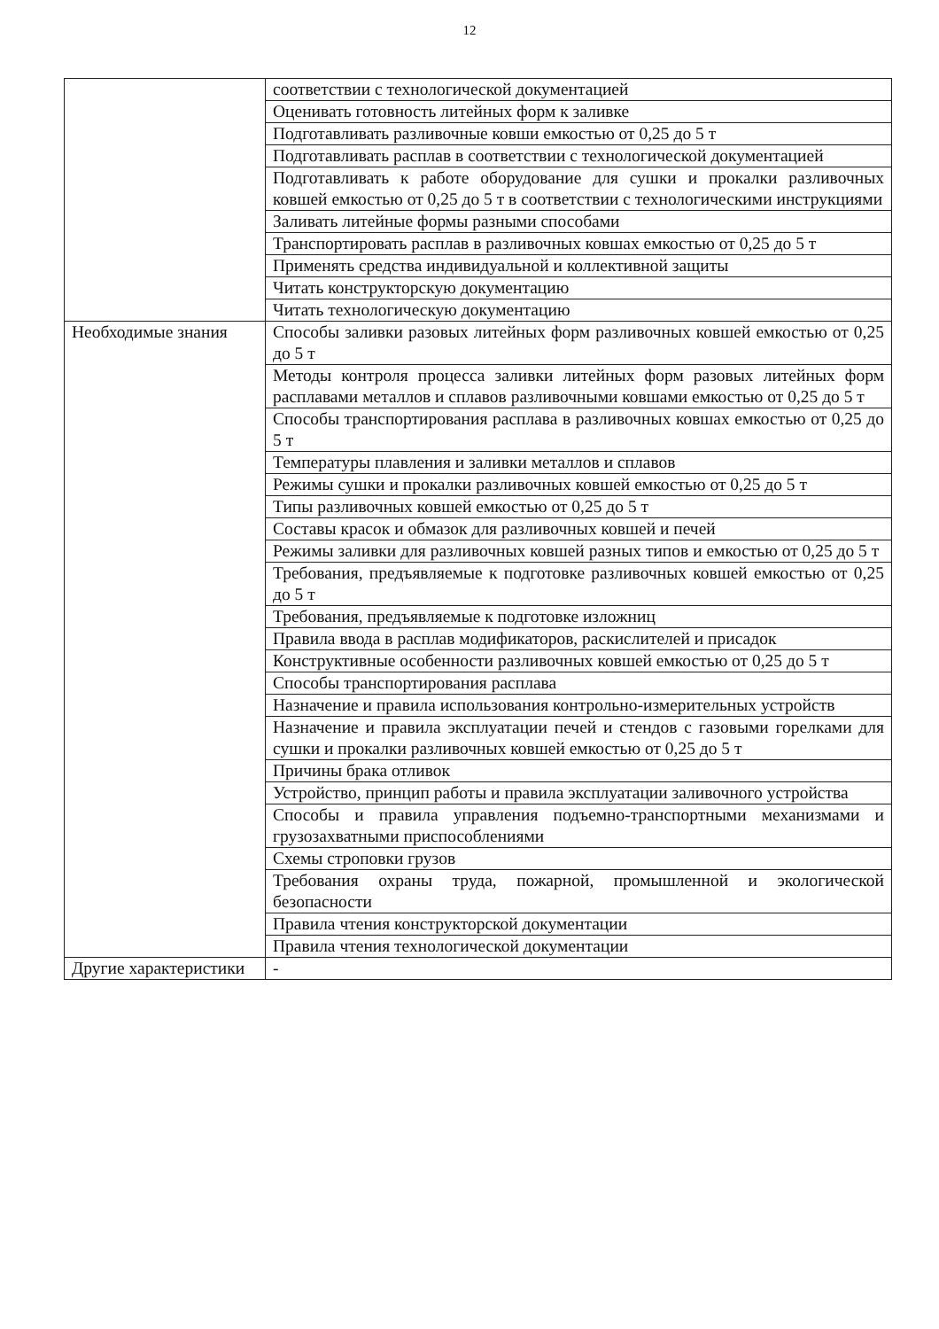12
| | соответствии с технологической документацией |
| | Оценивать готовность литейных форм к заливке |
| | Подготавливать разливочные ковши емкостью от 0,25 до 5 т |
| | Подготавливать расплав в соответствии с технологической документацией |
| | Подготавливать к работе оборудование для сушки и прокалки разливочных ковшей емкостью от 0,25 до 5 т в соответствии с технологическими инструкциями |
| | Заливать литейные формы разными способами |
| | Транспортировать расплав в разливочных ковшах емкостью от 0,25 до 5 т |
| | Применять средства индивидуальной и коллективной защиты |
| | Читать конструкторскую документацию |
| | Читать технологическую документацию |
| Необходимые знания | Способы заливки разовых литейных форм разливочных ковшей емкостью от 0,25 до 5 т |
| | Методы контроля процесса заливки литейных форм разовых литейных форм расплавами металлов и сплавов разливочными ковшами емкостью от 0,25 до 5 т |
| | Способы транспортирования расплава в разливочных ковшах емкостью от 0,25 до 5 т |
| | Температуры плавления и заливки металлов и сплавов |
| | Режимы сушки и прокалки разливочных ковшей емкостью от 0,25 до 5 т |
| | Типы разливочных ковшей емкостью от 0,25 до 5 т |
| | Составы красок и обмазок для разливочных ковшей и печей |
| | Режимы заливки для разливочных ковшей разных типов и емкостью от 0,25 до 5 т |
| | Требования, предъявляемые к подготовке разливочных ковшей емкостью от 0,25 до 5 т |
| | Требования, предъявляемые к подготовке изложниц |
| | Правила ввода в расплав модификаторов, раскислителей и присадок |
| | Конструктивные особенности разливочных ковшей емкостью от 0,25 до 5 т |
| | Способы транспортирования расплава |
| | Назначение и правила использования контрольно-измерительных устройств |
| | Назначение и правила эксплуатации печей и стендов с газовыми горелками для сушки и прокалки разливочных ковшей емкостью от 0,25 до 5 т |
| | Причины брака отливок |
| | Устройство, принцип работы и правила эксплуатации заливочного устройства |
| | Способы и правила управления подъемно-транспортными механизмами и грузозахватными приспособлениями |
| | Схемы строповки грузов |
| | Требования охраны труда, пожарной, промышленной и экологической безопасности |
| | Правила чтения конструкторской документации |
| | Правила чтения технологической документации |
| Другие характеристики | - |